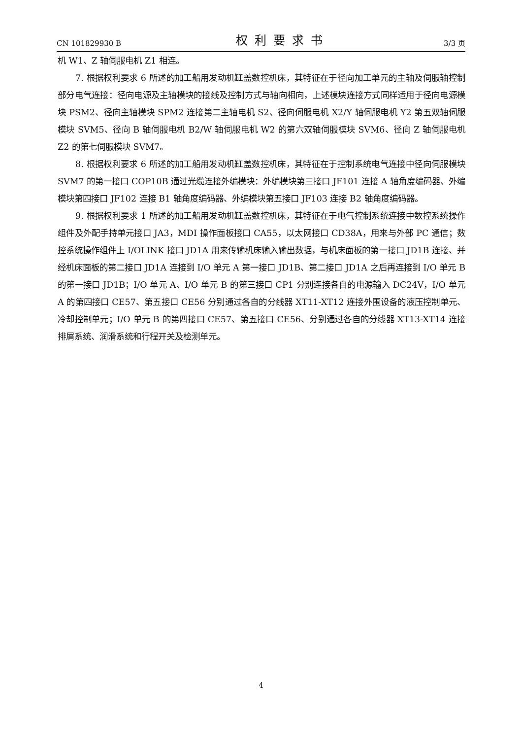CN 101829930 B 权利要求书 3/3 页
机 W1、Z 轴伺服电机 Z1 相连。
7. 根据权利要求 6 所述的加工船用发动机缸盖数控机床，其特征在于径向加工单元的主轴及伺服轴控制部分电气连接：径向电源及主轴模块的接线及控制方式与轴向相向，上述模块连接方式同样适用于径向电源模块 PSM2、径向主轴模块 SPM2 连接第二主轴电机 S2、径向伺服电机 X2/Y 轴伺服电机 Y2 第五双轴伺服模块 SVM5、径向 B 轴伺服电机 B2/W 轴伺服电机 W2 的第六双轴伺服模块 SVM6、径向 Z 轴伺服电机 Z2 的第七伺服模块 SVM7。
8. 根据权利要求 6 所述的加工船用发动机缸盖数控机床，其特征在于控制系统电气连接中径向伺服模块 SVM7 的第一接口 COP10B 通过光缆连接外编模块：外编模块第三接口 JF101 连接 A 轴角度编码器、外编模块第四接口 JF102 连接 B1 轴角度编码器、外编模块第五接口 JF103 连接 B2 轴角度编码器。
9. 根据权利要求 1 所述的加工船用发动机缸盖数控机床，其特征在于电气控制系统连接中数控系统操作组件及外配手持单元接口 JA3，MDI 操作面板接口 CA55，以太网接口 CD38A，用来与外部 PC 通信；数控系统操作组件上 I/OLINK 接口 JD1A 用来传输机床输入输出数据，与机床面板的第一接口 JD1B 连接、并经机床面板的第二接口 JD1A 连接到 I/O 单元 A 第一接口 JD1B、第二接口 JD1A 之后再连接到 I/O 单元 B 的第一接口 JD1B；I/O 单元 A、I/O 单元 B 的第三接口 CP1 分别连接各自的电源输入 DC24V，I/O 单元 A 的第四接口 CE57、第五接口 CE56 分别通过各自的分线器 XT11-XT12 连接外围设备的液压控制单元、冷却控制单元；I/O 单元 B 的第四接口 CE57、第五接口 CE56、分别通过各自的分线器 XT13-XT14 连接排屑系统、润滑系统和行程开关及检测单元。
4